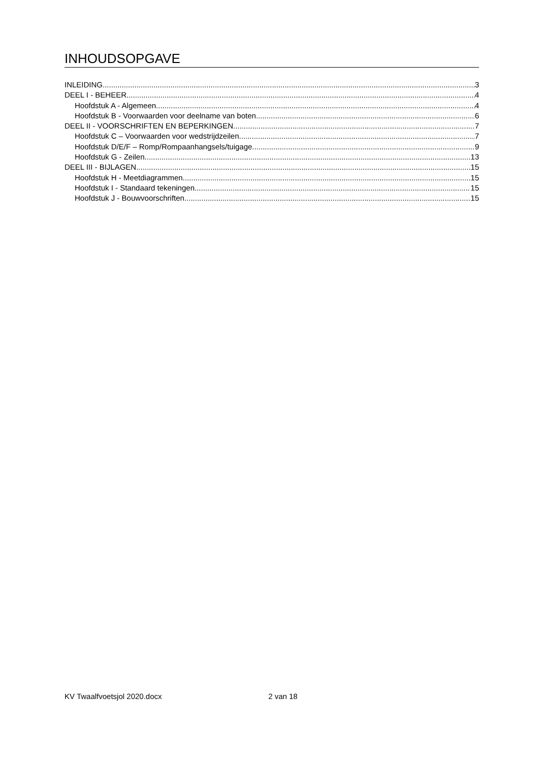INHOUDSOPGAVE
INLEIDING 3
DEEL I - BEHEER 4
Hoofdstuk A - Algemeen 4
Hoofdstuk B - Voorwaarden voor deelname van boten 6
DEEL II - VOORSCHRIFTEN EN BEPERKINGEN 7
Hoofdstuk C – Voorwaarden voor wedstrijdzeilen 7
Hoofdstuk D/E/F – Romp/Rompaanhangsels/tuigage 9
Hoofdstuk G - Zeilen 13
DEEL III - BIJLAGEN 15
Hoofdstuk H - Meetdiagrammen 15
Hoofdstuk I - Standaard tekeningen 15
Hoofdstuk J - Bouwvoorschriften 15
KV Twaalfvoetsjol 2020.docx 2 van 18